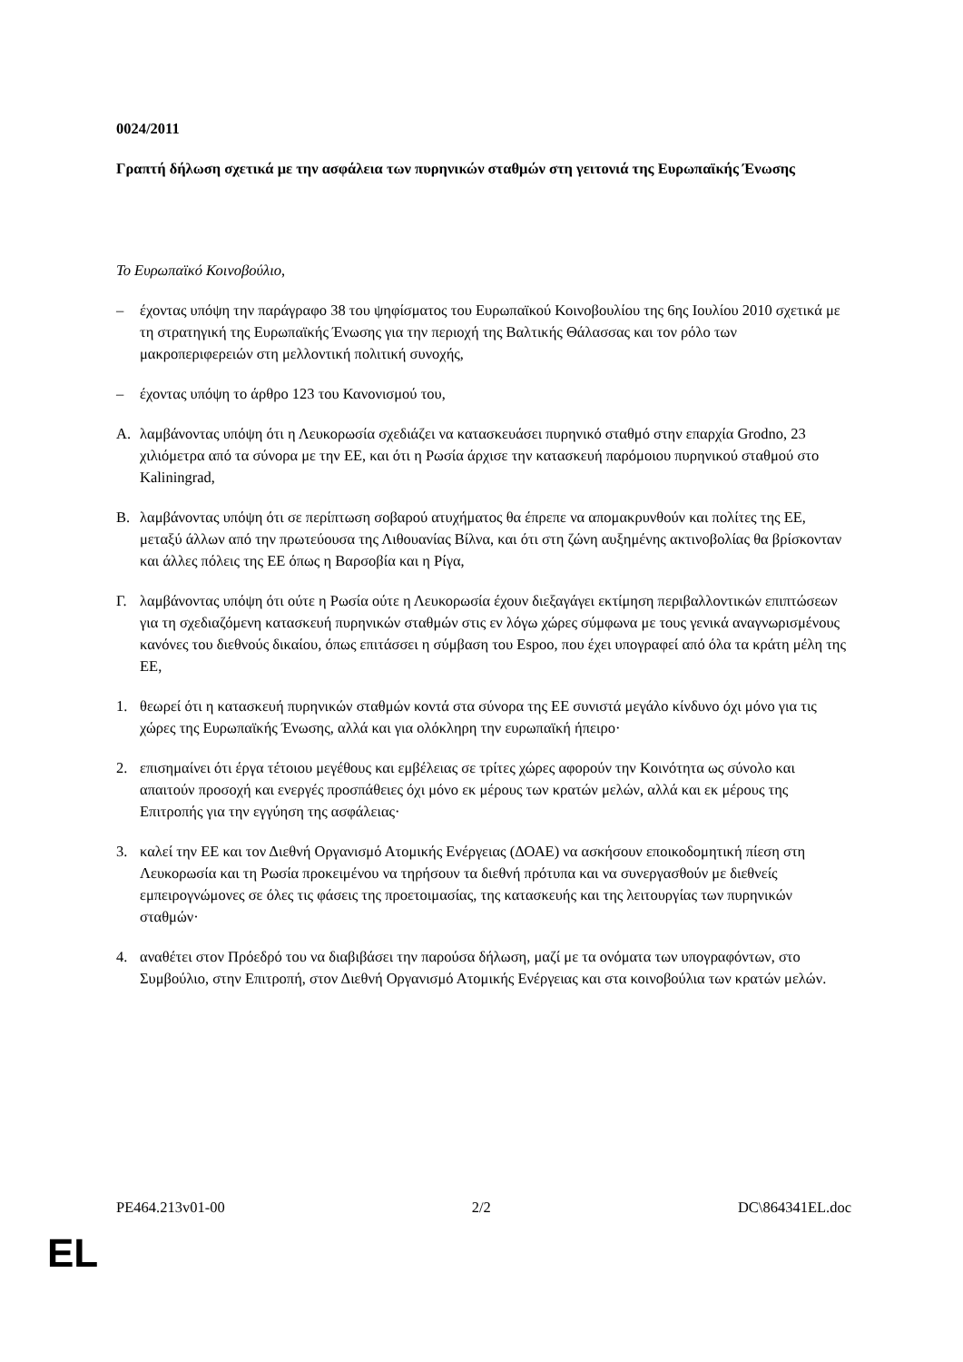0024/2011
Γραπτή δήλωση σχετικά με την ασφάλεια των πυρηνικών σταθμών στη γειτονιά της Ευρωπαϊκής Ένωσης
Το Ευρωπαϊκό Κοινοβούλιο,
– έχοντας υπόψη την παράγραφο 38 του ψηφίσματος του Ευρωπαϊκού Κοινοβουλίου της 6ης Ιουλίου 2010 σχετικά με τη στρατηγική της Ευρωπαϊκής Ένωσης για την περιοχή της Βαλτικής Θάλασσας και τον ρόλο των μακροπεριφερειών στη μελλοντική πολιτική συνοχής,
– έχοντας υπόψη το άρθρο 123 του Κανονισμού του,
A. λαμβάνοντας υπόψη ότι η Λευκορωσία σχεδιάζει να κατασκευάσει πυρηνικό σταθμό στην επαρχία Grodno, 23 χιλιόμετρα από τα σύνορα με την ΕΕ, και ότι η Ρωσία άρχισε την κατασκευή παρόμοιου πυρηνικού σταθμού στο Kaliningrad,
B. λαμβάνοντας υπόψη ότι σε περίπτωση σοβαρού ατυχήματος θα έπρεπε να απομακρυνθούν και πολίτες της ΕΕ, μεταξύ άλλων από την πρωτεύουσα της Λιθουανίας Βίλνα, και ότι στη ζώνη αυξημένης ακτινοβολίας θα βρίσκονταν και άλλες πόλεις της ΕΕ όπως η Βαρσοβία και η Ρίγα,
Γ. λαμβάνοντας υπόψη ότι ούτε η Ρωσία ούτε η Λευκορωσία έχουν διεξαγάγει εκτίμηση περιβαλλοντικών επιπτώσεων για τη σχεδιαζόμενη κατασκευή πυρηνικών σταθμών στις εν λόγω χώρες σύμφωνα με τους γενικά αναγνωρισμένους κανόνες του διεθνούς δικαίου, όπως επιτάσσει η σύμβαση του Espoo, που έχει υπογραφεί από όλα τα κράτη μέλη της ΕΕ,
1. θεωρεί ότι η κατασκευή πυρηνικών σταθμών κοντά στα σύνορα της ΕΕ συνιστά μεγάλο κίνδυνο όχι μόνο για τις χώρες της Ευρωπαϊκής Ένωσης, αλλά και για ολόκληρη την ευρωπαϊκή ήπειρο·
2. επισημαίνει ότι έργα τέτοιου μεγέθους και εμβέλειας σε τρίτες χώρες αφορούν την Κοινότητα ως σύνολο και απαιτούν προσοχή και ενεργές προσπάθειες όχι μόνο εκ μέρους των κρατών μελών, αλλά και εκ μέρους της Επιτροπής για την εγγύηση της ασφάλειας·
3. καλεί την ΕΕ και τον Διεθνή Οργανισμό Ατομικής Ενέργειας (ΔΟΑΕ) να ασκήσουν εποικοδομητική πίεση στη Λευκορωσία και τη Ρωσία προκειμένου να τηρήσουν τα διεθνή πρότυπα και να συνεργασθούν με διεθνείς εμπειρογνώμονες σε όλες τις φάσεις της προετοιμασίας, της κατασκευής και της λειτουργίας των πυρηνικών σταθμών·
4. αναθέτει στον Πρόεδρό του να διαβιβάσει την παρούσα δήλωση, μαζί με τα ονόματα των υπογραφόντων, στο Συμβούλιο, στην Επιτροπή, στον Διεθνή Οργανισμό Ατομικής Ενέργειας και στα κοινοβούλια των κρατών μελών.
PE464.213v01-00 2/2 DC\864341EL.doc
EL